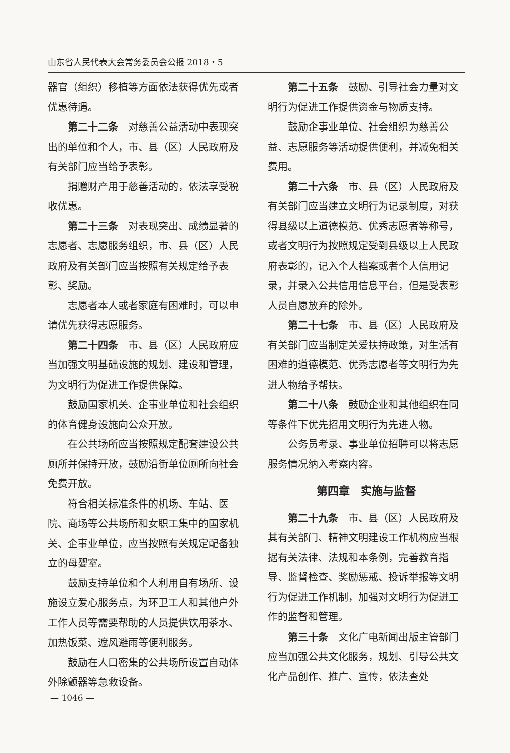山东省人民代表大会常务委员会公报 2018・5
器官（组织）移植等方面依法获得优先或者优惠待遇。
第二十二条　对慈善公益活动中表现突出的单位和个人，市、县（区）人民政府及有关部门应当给予表彰。
捐赠财产用于慈善活动的，依法享受税收优惠。
第二十三条　对表现突出、成绩显著的志愿者、志愿服务组织，市、县（区）人民政府及有关部门应当按照有关规定给予表彰、奖励。
志愿者本人或者家庭有困难时，可以申请优先获得志愿服务。
第二十四条　市、县（区）人民政府应当加强文明基础设施的规划、建设和管理，为文明行为促进工作提供保障。
鼓励国家机关、企事业单位和社会组织的体育健身设施向公众开放。
在公共场所应当按照规定配套建设公共厕所并保持开放，鼓励沿街单位厕所向社会免费开放。
符合相关标准条件的机场、车站、医院、商场等公共场所和女职工集中的国家机关、企事业单位，应当按照有关规定配备独立的母婴室。
鼓励支持单位和个人利用自有场所、设施设立爱心服务点，为环卫工人和其他户外工作人员等需要帮助的人员提供饮用茶水、加热饭菜、遮风避雨等便利服务。
鼓励在人口密集的公共场所设置自动体外除颤器等急救设备。
第二十五条　鼓励、引导社会力量对文明行为促进工作提供资金与物质支持。
鼓励企事业单位、社会组织为慈善公益、志愿服务等活动提供便利，并减免相关费用。
第二十六条　市、县（区）人民政府及有关部门应当建立文明行为记录制度，对获得县级以上道德模范、优秀志愿者等称号，或者文明行为按照规定受到县级以上人民政府表彰的，记入个人档案或者个人信用记录，并录入公共信用信息平台，但是受表彰人员自愿放弃的除外。
第二十七条　市、县（区）人民政府及有关部门应当制定关爱扶持政策，对生活有困难的道德模范、优秀志愿者等文明行为先进人物给予帮扶。
第二十八条　鼓励企业和其他组织在同等条件下优先招用文明行为先进人物。
公务员考录、事业单位招聘可以将志愿服务情况纳入考察内容。
第四章　实施与监督
第二十九条　市、县（区）人民政府及其有关部门、精神文明建设工作机构应当根据有关法律、法规和本条例，完善教育指导、监督检查、奖励惩戒、投诉举报等文明行为促进工作机制，加强对文明行为促进工作的监督和管理。
第三十条　文化广电新闻出版主管部门应当加强公共文化服务，规划、引导公共文化产品创作、推广、宣传，依法查处
— 1046 —